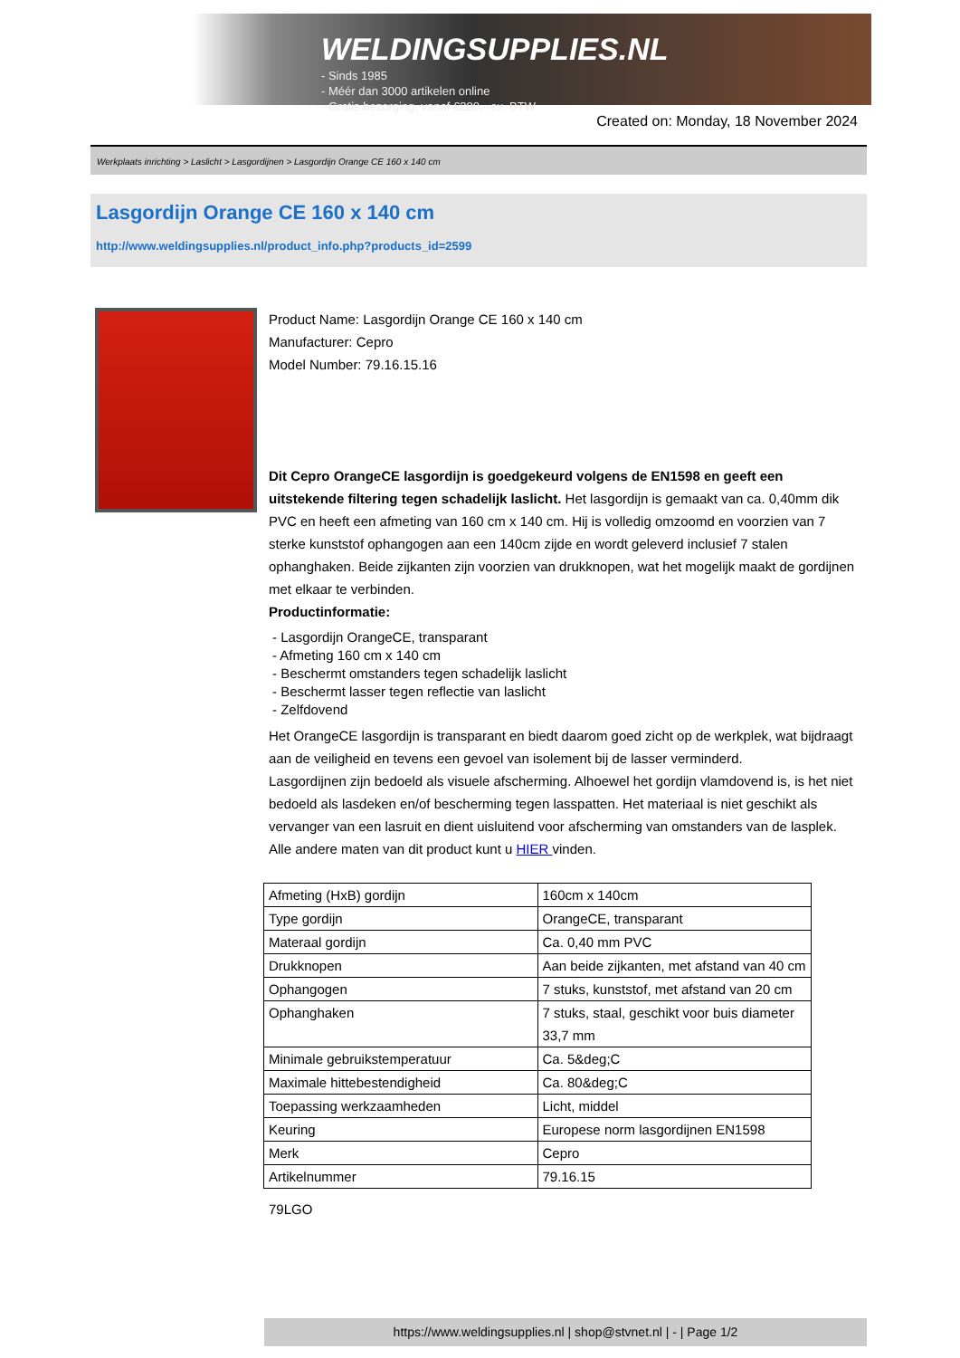WELDINGSUPPLIES.NL
- Sinds 1985
- Méér dan 3000 artikelen online
- Gratis bezorging, vanaf €200,--ex. BTW
Created on: Monday, 18 November 2024
Werkplaats inrichting > Laslicht > Lasgordijnen > Lasgordijn Orange CE 160 x 140 cm
Lasgordijn Orange CE 160 x 140 cm
http://www.weldingsupplies.nl/product_info.php?products_id=2599
Product Name: Lasgordijn Orange CE 160 x 140 cm
Manufacturer: Cepro
Model Number: 79.16.15.16
Dit Cepro OrangeCE lasgordijn is goedgekeurd volgens de EN1598 en geeft een uitstekende filtering tegen schadelijk laslicht. Het lasgordijn is gemaakt van ca. 0,40mm dik PVC en heeft een afmeting van 160 cm x 140 cm. Hij is volledig omzoomd en voorzien van 7 sterke kunststof ophangogen aan een 140cm zijde en wordt geleverd inclusief 7 stalen ophanghaken. Beide zijkanten zijn voorzien van drukknopen, wat het mogelijk maakt de gordijnen met elkaar te verbinden.
Productinformatie:
- Lasgordijn OrangeCE, transparant
- Afmeting 160 cm x 140 cm
- Beschermt omstanders tegen schadelijk laslicht
- Beschermt lasser tegen reflectie van laslicht
- Zelfdovend
Het OrangeCE lasgordijn is transparant en biedt daarom goed zicht op de werkplek, wat bijdraagt aan de veiligheid en tevens een gevoel van isolement bij de lasser verminderd.
Lasgordijnen zijn bedoeld als visuele afscherming. Alhoewel het gordijn vlamdovend is, is het niet bedoeld als lasdeken en/of bescherming tegen lasspatten. Het materiaal is niet geschikt als vervanger van een lasruit en dient uisluitend voor afscherming van omstanders van de lasplek.
Alle andere maten van dit product kunt u HIER vinden.
| Afmeting (HxB) gordijn | 160cm x 140cm |
| Type gordijn | OrangeCE, transparant |
| Materaal gordijn | Ca. 0,40 mm PVC |
| Drukknopen | Aan beide zijkanten, met afstand van 40 cm |
| Ophangogen | 7 stuks, kunststof, met afstand van 20 cm |
| Ophanghaken | 7 stuks, staal, geschikt voor buis diameter 33,7 mm |
| Minimale gebruikstemperatuur | Ca. 5&deg;C |
| Maximale hittebestendigheid | Ca. 80&deg;C |
| Toepassing werkzaamheden | Licht, middel |
| Keuring | Europese norm lasgordijnen EN1598 |
| Merk | Cepro |
| Artikelnummer | 79.16.15 |
79LGO
https://www.weldingsupplies.nl | shop@stvnet.nl | - | Page 1/2